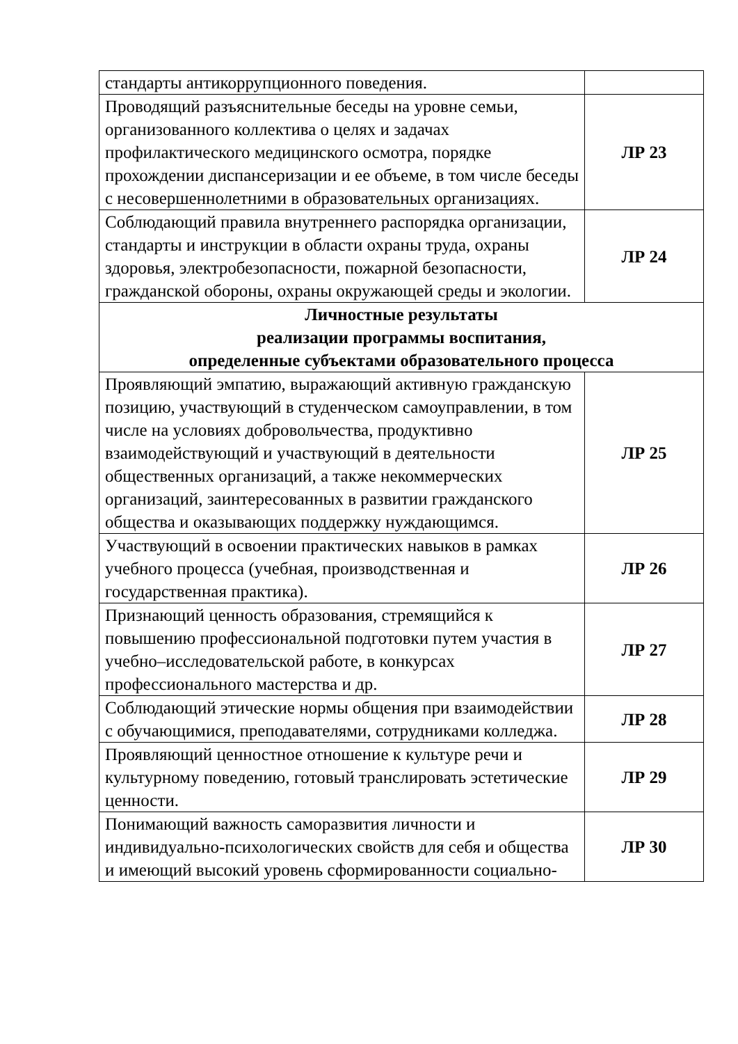| стандарты антикоррупционного поведения. | |
| Проводящий разъяснительные беседы на уровне семьи, организованного коллектива о целях и задачах профилактического медицинского осмотра, порядке прохождении диспансеризации и ее объеме, в том числе беседы с несовершеннолетними в образовательных организациях. | ЛР 23 |
| Соблюдающий правила внутреннего распорядка организации, стандарты и инструкции в области охраны труда, охраны здоровья, электробезопасности, пожарной безопасности, гражданской обороны, охраны окружающей среды и экологии. | ЛР 24 |
| Личностные результаты реализации программы воспитания, определенные субъектами образовательного процесса | |
| Проявляющий эмпатию, выражающий активную гражданскую позицию, участвующий в студенческом самоуправлении, в том числе на условиях добровольчества, продуктивно взаимодействующий и участвующий в деятельности общественных организаций, а также некоммерческих организаций, заинтересованных в развитии гражданского общества и оказывающих поддержку нуждающимся. | ЛР 25 |
| Участвующий в освоении практических навыков в рамках учебного процесса (учебная, производственная и государственная практика). | ЛР 26 |
| Признающий ценность образования, стремящийся к повышению профессиональной подготовки путем участия в учебно–исследовательской работе, в конкурсах профессионального мастерства и др. | ЛР 27 |
| Соблюдающий этические нормы общения при взаимодействии с обучающимися, преподавателями, сотрудниками колледжа. | ЛР 28 |
| Проявляющий ценностное отношение к культуре речи и культурному поведению, готовый транслировать эстетические ценности. | ЛР 29 |
| Понимающий важность саморазвития личности и индивидуально-психологических свойств для себя и общества и имеющий высокий уровень сформированности социально- | ЛР 30 |